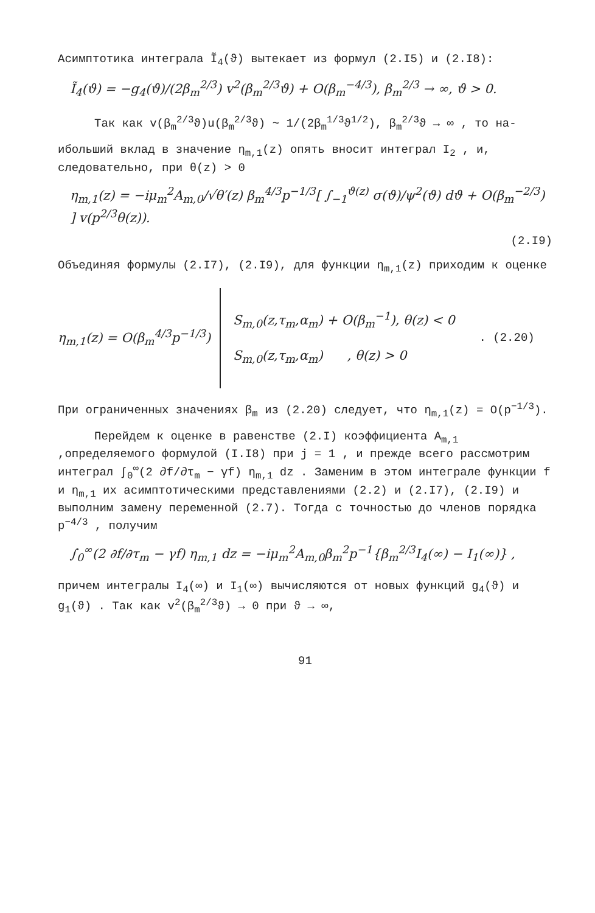Асимптотика интеграла Ĩ<sub>4</sub>(ϑ) вытекает из формул (2.I5) и (2.I8):
Ĩ<sub>4</sub>(ϑ) = −g<sub>4</sub>(ϑ)/(2β<sub>m</sub><sup>2/3</sup>) v<sup>2</sup>(β<sub>m</sub><sup>2/3</sup>ϑ) + O(β<sub>m</sub><sup>−4/3</sup>), β<sub>m</sub><sup>2/3</sup> → ∞, ϑ > 0.
Так как v(β<sub>m</sub><sup>2/3</sup>ϑ)u(β<sub>m</sub><sup>2/3</sup>ϑ) ~ 1/(2β<sub>m</sub><sup>1/3</sup>ϑ<sup>1/2</sup>), β<sub>m</sub><sup>2/3</sup>ϑ → ∞ , то на-
ибольший вклад в значение η<sub>m,1</sub>(z) опять вносит интеграл I<sub>2</sub> , и, следовательно, при θ(z) > 0
η<sub>m,1</sub>(z) = −iμ<sub>m</sub><sup>2</sup>A<sub>m,0</sub>/√θ′(z) β<sub>m</sub><sup>4/3</sup>p<sup>−1/3</sup>[ ∫<sub>−1</sub><sup>ϑ(z)</sup> σ(ϑ)/ψ<sup>2</sup>(ϑ) dϑ + O(β<sub>m</sub><sup>−2/3</sup>) ] v(p<sup>2/3</sup>θ(z)).
(2.I9)
Объединяя формулы (2.I7), (2.I9), для функции η<sub>m,1</sub>(z) приходим к оценке
η<sub>m,1</sub>(z) = O(β<sub>m</sub><sup>4/3</sup>p<sup>−1/3</sup>)
S<sub>m,0</sub>(z,τ<sub>m</sub>,α<sub>m</sub>) + O(β<sub>m</sub><sup>−1</sup>), θ(z) < 0
S<sub>m,0</sub>(z,τ<sub>m</sub>,α<sub>m</sub>) , θ(z) > 0
. (2.20)
При ограниченных значениях β<sub>m</sub> из (2.20) следует, что η<sub>m,1</sub>(z) = O(p<sup>−1/3</sup>).
Перейдем к оценке в равенстве (2.I) коэффициента A<sub>m,1</sub> ,определяемого формулой (I.I8) при j = 1 , и прежде всего рассмотрим интеграл ∫<sub>0</sub><sup>∞</sup>(2 ∂f/∂τ<sub>m</sub> − γf) η<sub>m,1</sub> dz . Заменим в этом интеграле функции f и η<sub>m,1</sub> их асимптотическими представлениями (2.2) и (2.I7), (2.I9) и выполним замену переменной (2.7). Тогда с точностью до членов порядка p<sup>−4/3</sup> , получим
∫<sub>0</sub><sup>∞</sup>(2 ∂f/∂τ<sub>m</sub> − γf) η<sub>m,1</sub> dz = −iμ<sub>m</sub><sup>2</sup>A<sub>m,0</sub>β<sub>m</sub><sup>2</sup>p<sup>−1</sup>{β<sub>m</sub><sup>2/3</sup>I<sub>4</sub>(∞) − I<sub>1</sub>(∞)} ,
причем интегралы I<sub>4</sub>(∞) и I<sub>1</sub>(∞) вычисляются от новых функций g<sub>4</sub>(ϑ) и g<sub>1</sub>(ϑ) . Так как v<sup>2</sup>(β<sub>m</sub><sup>2/3</sup>ϑ) → 0 при ϑ → ∞,
91